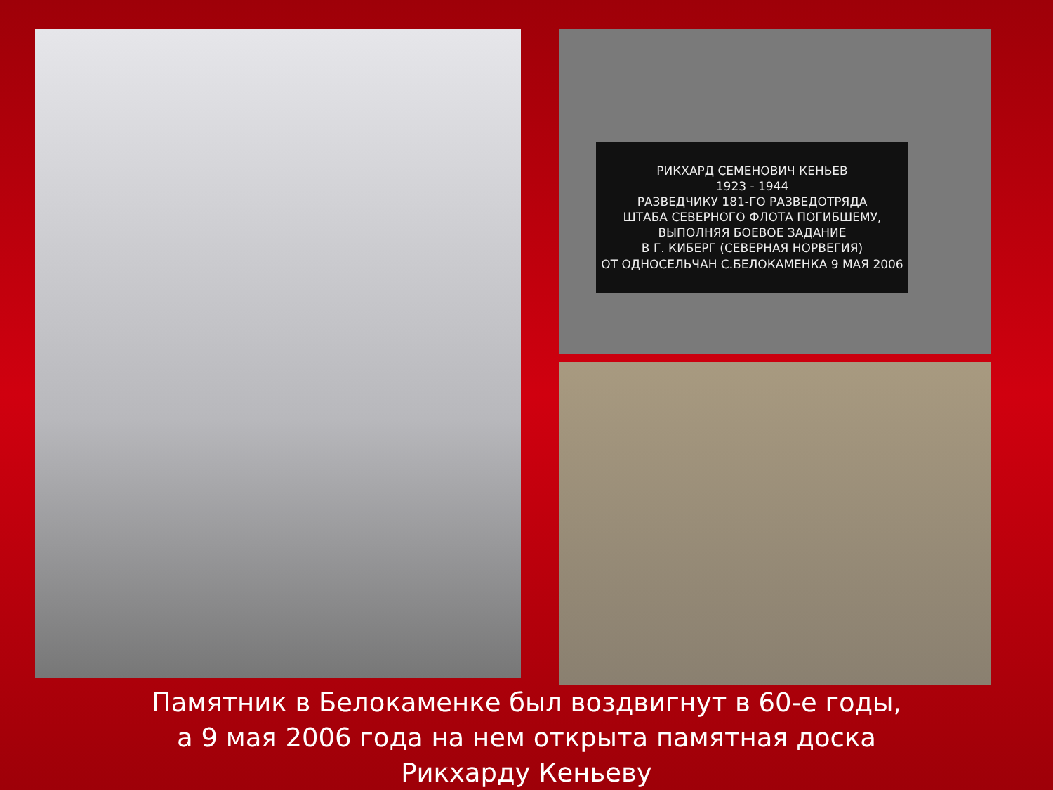РИКХАРД СЕМЕНОВИЧ КЕНЬЕВ
1923 - 1944
РАЗВЕДЧИКУ 181-ГО РАЗВЕДОТРЯДА
ШТАБА СЕВЕРНОГО ФЛОТА ПОГИБШЕМУ,
ВЫПОЛНЯЯ БОЕВОЕ ЗАДАНИЕ
В Г. КИБЕРГ (СЕВЕРНАЯ НОРВЕГИЯ)
ОТ ОДНОСЕЛЬЧАН С.БЕЛОКАМЕНКА 9 МАЯ 2006
Памятник в Белокаменке был воздвигнут в 60-е годы,
а 9 мая 2006 года на нем открыта памятная доска
Рикхарду Кеньеву